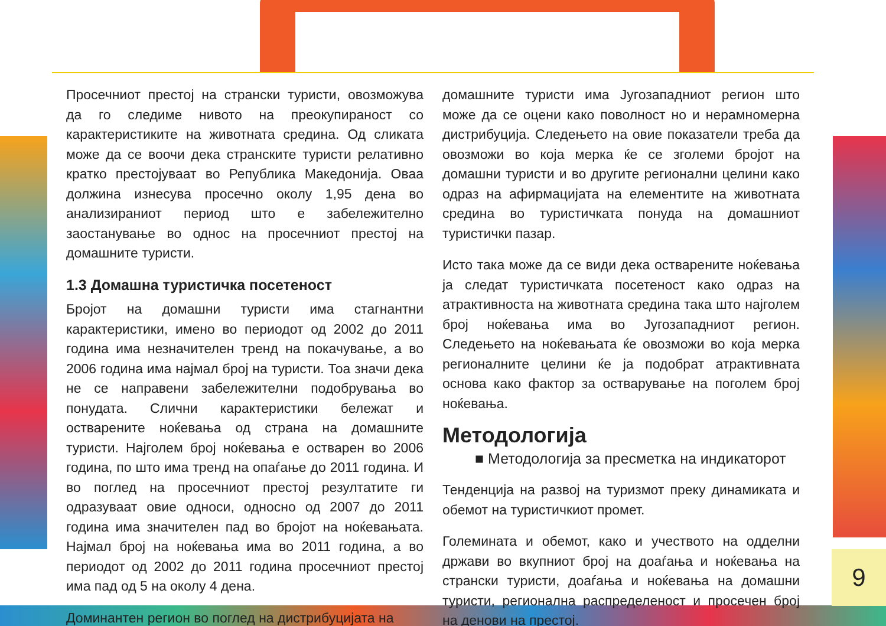Просечниот престој на странски туристи, овозможува да го следиме нивото на преокупираност со карактеристиките на животната средина. Од сликата може да се воочи дека странските туристи релативно кратко престојуваат во Република Македонија. Оваа должина изнесува просечно околу 1,95 дена во анализираниот период што е забележително заостанување во однос на просечниот престој на домашните туристи.
1.3 Домашна туристичка посетеност
Бројот на домашни туристи има стагнантни карактеристики, имено во периодот од 2002 до 2011 година има незначителен тренд на покачување, а во 2006 година има најмал број на туристи. Тоа значи дека не се направени забележителни подобрувања во понудата. Слични карактеристики бележат и остварените ноќевања од страна на домашните туристи. Најголем број ноќевања е остварен во 2006 година, по што има тренд на опаѓање до 2011 година. И во поглед на просечниот престој резултатите ги одразуваат овие односи, односно од 2007 до 2011 година има значителен пад во бројот на ноќевањата. Најмал број на ноќевања има во 2011 година, а во периодот од 2002 до 2011 година просечниот престој има пад од 5 на околу 4 дена.
Доминантен регион во поглед на дистрибуцијата на
домашните туристи има Југозападниот регион што може да се оцени како поволност но и нерамномерна дистрибуција. Следењето на овие показатели треба да овозможи во која мерка ќе се зголеми бројот на домашни туристи и во другите регионални целини како одраз на афирмацијата на елементите на животната средина во туристичката понуда на домашниот туристички пазар.
Исто така може да се види дека остварените ноќевања ја следат туристичката посетеност како одраз на атрактивноста на животната средина така што најголем број ноќевања има во Југозападниот регион. Следењето на ноќевањата ќе овозможи во која мерка регионалните целини ќе ја подобрат атрактивната основа како фактор за остварување на поголем број ноќевања.
Методологија
■ Методологија за пресметка на индикаторот
Тенденција на развој на туризмот преку динамиката и обемот на туристичкиот промет.
Големината и обемот, како и учеството на одделни држави во вкупниот број на доаѓања и ноќевања на странски туристи, доаѓања и ноќевања на домашни туристи, регионална распределеност и просечен број на денови на престој.
9